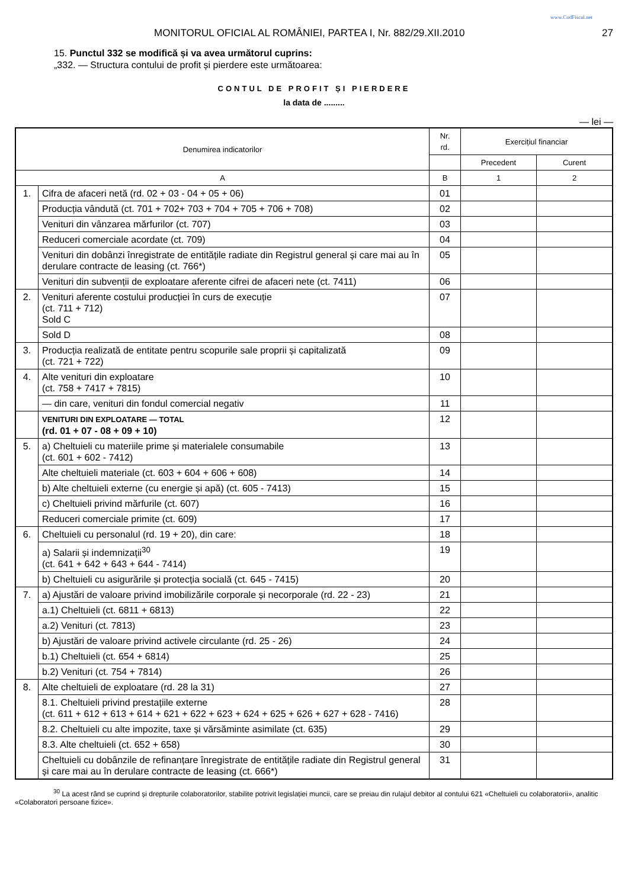www.CodFiscal.net
MONITORUL OFICIAL AL ROMÂNIEI, PARTEA I, Nr. 882/29.XII.2010 27
15. Punctul 332 se modifică și va avea următorul cuprins:
„332. — Structura contului de profit și pierdere este următoarea:
CONTUL DE PROFIT ȘI PIERDERE
la data de .........
— lei —
| Denumirea indicatorilor | | Nr. rd. | Exercițiul financiar | |
| --- | --- | --- | --- | --- |
| | | | Precedent | Curent |
| A | | B | 1 | 2 |
| 1. | Cifra de afaceri netă (rd. 02 + 03 - 04 + 05 + 06) | 01 | | |
| | Producția vândută (ct. 701 + 702+ 703 + 704 + 705 + 706 + 708) | 02 | | |
| | Venituri din vânzarea mărfurilor (ct. 707) | 03 | | |
| | Reduceri comerciale acordate (ct. 709) | 04 | | |
| | Venituri din dobânzi înregistrate de entitățile radiate din Registrul general și care mai au în derulare contracte de leasing (ct. 766*) | 05 | | |
| | Venituri din subvenții de exploatare aferente cifrei de afaceri nete (ct. 7411) | 06 | | |
| 2. | Venituri aferente costului producției în curs de execuție (ct. 711 + 712) Sold C | 07 | | |
| | Sold D | 08 | | |
| 3. | Producția realizată de entitate pentru scopurile sale proprii și capitalizată (ct. 721 + 722) | 09 | | |
| 4. | Alte venituri din exploatare (ct. 758 + 7417 + 7815) | 10 | | |
| | — din care, venituri din fondul comercial negativ | 11 | | |
| | VENITURI DIN EXPLOATARE — TOTAL (rd. 01 + 07 - 08 + 09 + 10) | 12 | | |
| 5. | a) Cheltuieli cu materiile prime și materialele consumabile (ct. 601 + 602 - 7412) | 13 | | |
| | Alte cheltuieli materiale (ct. 603 + 604 + 606 + 608) | 14 | | |
| | b) Alte cheltuieli externe (cu energie și apă) (ct. 605 - 7413) | 15 | | |
| | c) Cheltuieli privind mărfurile (ct. 607) | 16 | | |
| | Reduceri comerciale primite (ct. 609) | 17 | | |
| 6. | Cheltuieli cu personalul (rd. 19 + 20), din care: | 18 | | |
| | a) Salarii și indemnizații<sup>30</sup> (ct. 641 + 642 + 643 + 644 - 7414) | 19 | | |
| | b) Cheltuieli cu asigurările și protecția socială (ct. 645 - 7415) | 20 | | |
| 7. | a) Ajustări de valoare privind imobilizările corporale și necorporale (rd. 22 - 23) | 21 | | |
| | a.1) Cheltuieli (ct. 6811 + 6813) | 22 | | |
| | a.2) Venituri (ct. 7813) | 23 | | |
| | b) Ajustări de valoare privind activele circulante (rd. 25 - 26) | 24 | | |
| | b.1) Cheltuieli (ct. 654 + 6814) | 25 | | |
| | b.2) Venituri (ct. 754 + 7814) | 26 | | |
| 8. | Alte cheltuieli de exploatare (rd. 28 la 31) | 27 | | |
| | 8.1. Cheltuieli privind prestațiile externe (ct. 611 + 612 + 613 + 614 + 621 + 622 + 623 + 624 + 625 + 626 + 627 + 628 - 7416) | 28 | | |
| | 8.2. Cheltuieli cu alte impozite, taxe și vărsăminte asimilate (ct. 635) | 29 | | |
| | 8.3. Alte cheltuieli (ct. 652 + 658) | 30 | | |
| | Cheltuieli cu dobânzile de refinanțare înregistrate de entitățile radiate din Registrul general și care mai au în derulare contracte de leasing (ct. 666*) | 31 | | |
<sup>30</sup> La acest rând se cuprind și drepturile colaboratorilor, stabilite potrivit legislației muncii, care se preiau din rulajul debitor al contului 621 «Cheltuieli cu colaboratorii», analitic «Colaboratori persoane fizice».